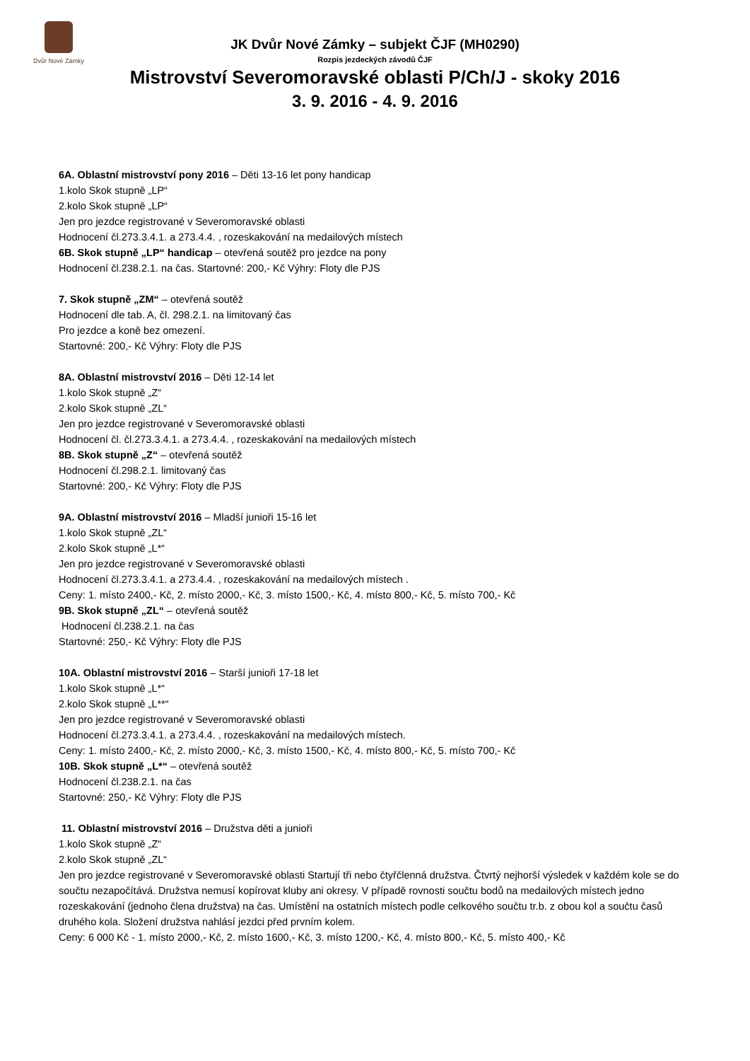Dvůr Nové Zámky
JK Dvůr Nové Zámky – subjekt ČJF (MH0290)
Rozpis jezdeckých závodů ČJF
Mistrovství Severomoravské oblasti P/Ch/J - skoky 2016
3. 9. 2016 - 4. 9. 2016
6A. Oblastní mistrovství pony 2016 – Děti 13-16 let pony handicap
1.kolo Skok stupně „LP“
2.kolo Skok stupně „LP“
Jen pro jezdce registrované v Severomoravské oblasti
Hodnocení čl.273.3.4.1. a 273.4.4. , rozeskakování na medailových místech
6B. Skok stupně „LP“ handicap – otevřená soutěž pro jezdce na pony
Hodnocení čl.238.2.1. na čas. Startovné: 200,- Kč Výhry: Floty dle PJS
7. Skok stupně „ZM“ – otevřená soutěž
Hodnocení dle tab. A, čl. 298.2.1. na limitovaný čas
Pro jezdce a koně bez omezení.
Startovné: 200,- Kč Výhry: Floty dle PJS
8A. Oblastní mistrovství 2016 – Děti 12-14 let
1.kolo Skok stupně „Z“
2.kolo Skok stupně „ZL“
Jen pro jezdce registrované v Severomoravské oblasti
Hodnocení čl. čl.273.3.4.1. a 273.4.4. , rozeskakování na medailových místech
8B. Skok stupně „Z“ – otevřená soutěž
Hodnocení čl.298.2.1. limitovaný čas
Startovné: 200,- Kč Výhry: Floty dle PJS
9A. Oblastní mistrovství 2016 – Mladší junioři 15-16 let
1.kolo Skok stupně „ZL“
2.kolo Skok stupně „L*“
Jen pro jezdce registrované v Severomoravské oblasti
Hodnocení čl.273.3.4.1. a 273.4.4. , rozeskakování na medailových místech .
Ceny: 1. místo 2400,- Kč, 2. místo 2000,- Kč, 3. místo 1500,- Kč, 4. místo 800,- Kč, 5. místo 700,- Kč
9B. Skok stupně „ZL“ – otevřená soutěž
Hodnocení čl.238.2.1. na čas
Startovné: 250,- Kč Výhry: Floty dle PJS
10A. Oblastní mistrovství 2016 – Starší junioři 17-18 let
1.kolo Skok stupně „L*“
2.kolo Skok stupně „L**“
Jen pro jezdce registrované v Severomoravské oblasti
Hodnocení čl.273.3.4.1. a 273.4.4. , rozeskakování na medailových místech.
Ceny: 1. místo 2400,- Kč, 2. místo 2000,- Kč, 3. místo 1500,- Kč, 4. místo 800,- Kč, 5. místo 700,- Kč
10B. Skok stupně „L*“ – otevřená soutěž
Hodnocení čl.238.2.1. na čas
Startovné: 250,- Kč Výhry: Floty dle PJS
11. Oblastní mistrovství 2016 – Družstva děti a junioři
1.kolo Skok stupně „Z“
2.kolo Skok stupně „ZL“
Jen pro jezdce registrované v Severomoravské oblasti Startují tři nebo čtyřčlenná družstva. Čtvrtý nejhorší výsledek v každém kole se do součtu nezapočítává. Družstva nemusí kopírovat kluby ani okresy. V případě rovnosti součtu bodů na medailových místech jedno rozeskakování (jednoho člena družstva) na čas. Umístění na ostatních místech podle celkového součtu tr.b. z obou kol a součtu časů druhého kola. Složení družstva nahlásí jezdci před prvním kolem.
Ceny: 6 000 Kč - 1. místo 2000,- Kč, 2. místo 1600,- Kč, 3. místo 1200,- Kč, 4. místo 800,- Kč, 5. místo 400,- Kč